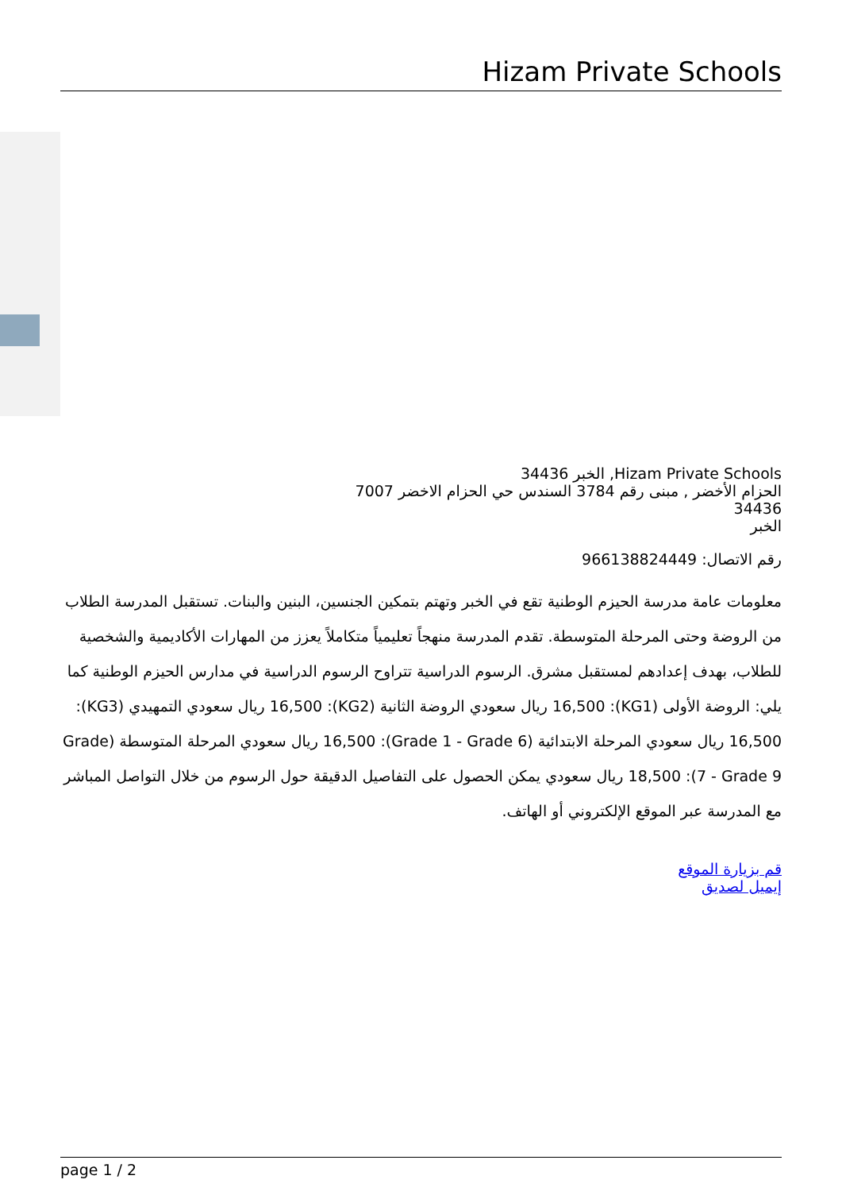Hizam Private Schools
Hizam Private Schools, الخبر 34436
الحزام الأخضر , مبنى رقم 3784 السندس حي الحزام الاخضر 7007
34436
الخبر
رقم الاتصال: 966138824449
معلومات عامة مدرسة الحيزم الوطنية تقع في الخبر وتهتم بتمكين الجنسين، البنين والبنات. تستقبل المدرسة الطلاب من الروضة وحتى المرحلة المتوسطة. تقدم المدرسة منهجاً تعليمياً متكاملاً يعزز من المهارات الأكاديمية والشخصية للطلاب، بهدف إعدادهم لمستقبل مشرق. الرسوم الدراسية تتراوح الرسوم الدراسية في مدارس الحيزم الوطنية كما يلي: الروضة الأولى (KG1): 16,500 ريال سعودي الروضة الثانية (KG2): 16,500 ريال سعودي التمهيدي (KG3): 16,500 ريال سعودي المرحلة الابتدائية (Grade 1 - Grade 6): 16,500 ريال سعودي المرحلة المتوسطة (Grade 7 - Grade 9): 18,500 ريال سعودي يمكن الحصول على التفاصيل الدقيقة حول الرسوم من خلال التواصل المباشر مع المدرسة عبر الموقع الإلكتروني أو الهاتف.
قم بزيارة الموقع
إيميل لصديق
page 1 / 2